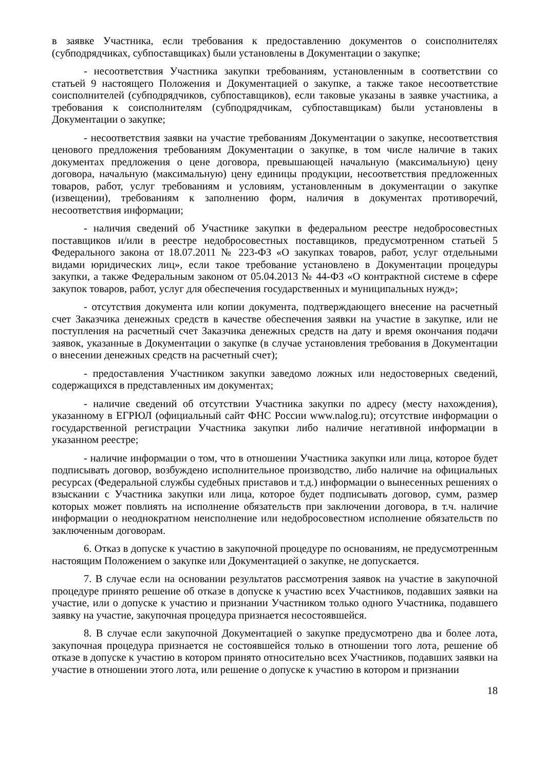в заявке Участника, если требования к предоставлению документов о соисполнителях (субподрядчиках, субпоставщиках) были установлены в Документации о закупке;
- несоответствия Участника закупки требованиям, установленным в соответствии со статьей 9 настоящего Положения и Документацией о закупке, а также такое несоответствие соисполнителей (субподрядчиков, субпоставщиков), если таковые указаны в заявке участника, а требования к соисполнителям (субподрядчикам, субпоставщикам) были установлены в Документации о закупке;
- несоответствия заявки на участие требованиям Документации о закупке, несоответствия ценового предложения требованиям Документации о закупке, в том числе наличие в таких документах предложения о цене договора, превышающей начальную (максимальную) цену договора, начальную (максимальную) цену единицы продукции, несоответствия предложенных товаров, работ, услуг требованиям и условиям, установленным в документации о закупке (извещении), требованиям к заполнению форм, наличия в документах противоречий, несоответствия информации;
- наличия сведений об Участнике закупки в федеральном реестре недобросовестных поставщиков и/или в реестре недобросовестных поставщиков, предусмотренном статьей 5 Федерального закона от 18.07.2011 № 223-ФЗ «О закупках товаров, работ, услуг отдельными видами юридических лиц», если такое требование установлено в Документации процедуры закупки, а также Федеральным законом от 05.04.2013 № 44-ФЗ «О контрактной системе в сфере закупок товаров, работ, услуг для обеспечения государственных и муниципальных нужд»;
- отсутствия документа или копии документа, подтверждающего внесение на расчетный счет Заказчика денежных средств в качестве обеспечения заявки на участие в закупке, или не поступления на расчетный счет Заказчика денежных средств на дату и время окончания подачи заявок, указанные в Документации о закупке (в случае установления требования в Документации о внесении денежных средств на расчетный счет);
- предоставления Участником закупки заведомо ложных или недостоверных сведений, содержащихся в представленных им документах;
- наличие сведений об отсутствии Участника закупки по адресу (месту нахождения), указанному в ЕГРЮЛ (официальный сайт ФНС России www.nalog.ru); отсутствие информации о государственной регистрации Участника закупки либо наличие негативной информации в указанном реестре;
- наличие информации о том, что в отношении Участника закупки или лица, которое будет подписывать договор, возбуждено исполнительное производство, либо наличие на официальных ресурсах (Федеральной службы судебных приставов и т.д.) информации о вынесенных решениях о взыскании с Участника закупки или лица, которое будет подписывать договор, сумм, размер которых может повлиять на исполнение обязательств при заключении договора, в т.ч. наличие информации о неоднократном неисполнение или недобросовестном исполнение обязательств по заключенным договорам.
6. Отказ в допуске к участию в закупочной процедуре по основаниям, не предусмотренным настоящим Положением о закупке или Документацией о закупке, не допускается.
7. В случае если на основании результатов рассмотрения заявок на участие в закупочной процедуре принято решение об отказе в допуске к участию всех Участников, подавших заявки на участие, или о допуске к участию и признании Участником только одного Участника, подавшего заявку на участие, закупочная процедура признается несостоявшейся.
8. В случае если закупочной Документацией о закупке предусмотрено два и более лота, закупочная процедура признается не состоявшейся только в отношении того лота, решение об отказе в допуске к участию в котором принято относительно всех Участников, подавших заявки на участие в отношении этого лота, или решение о допуске к участию в котором и признании
18